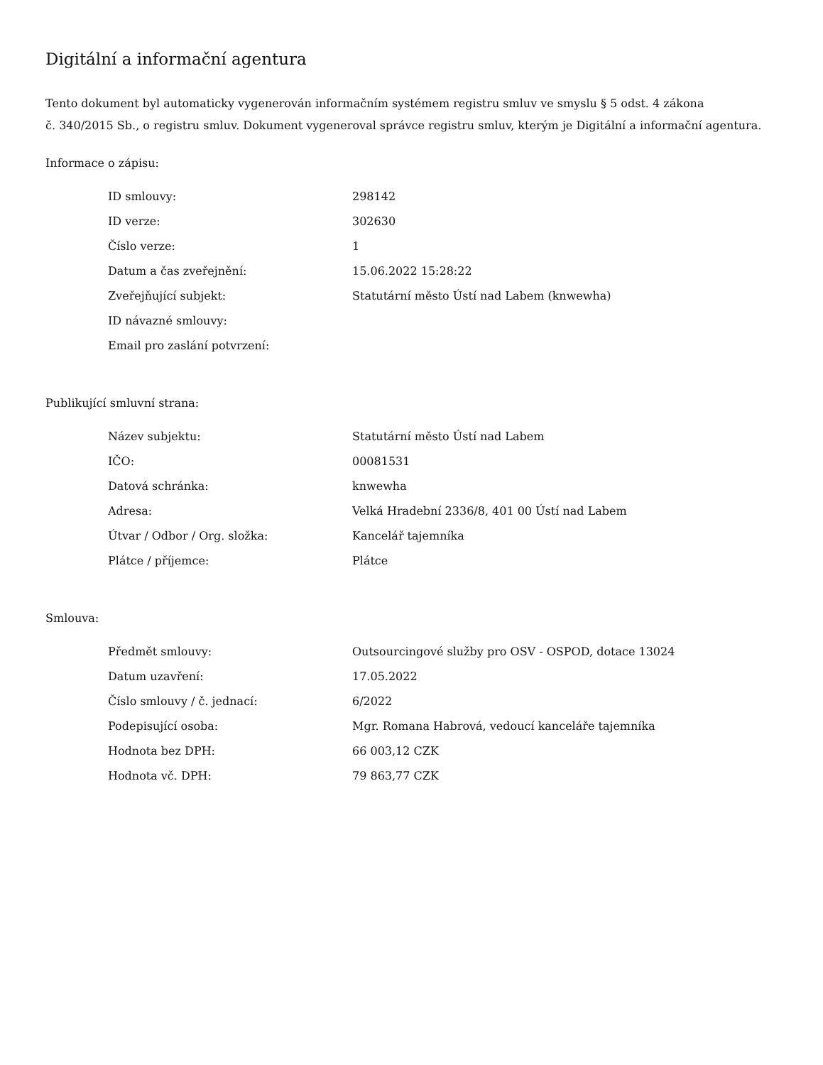Digitální a informační agentura
Tento dokument byl automaticky vygenerován informačním systémem registru smluv ve smyslu § 5 odst. 4 zákona
č. 340/2015 Sb., o registru smluv. Dokument vygeneroval správce registru smluv, kterým je Digitální a informační agentura.
Informace o zápisu:
| ID smlouvy: | 298142 |
| ID verze: | 302630 |
| Číslo verze: | 1 |
| Datum a čas zveřejnění: | 15.06.2022 15:28:22 |
| Zveřejňující subjekt: | Statutární město Ústí nad Labem (knwewha) |
| ID návazné smlouvy: | |
| Email pro zaslání potvrzení: | |
Publikující smluvní strana:
| Název subjektu: | Statutární město Ústí nad Labem |
| IČO: | 00081531 |
| Datová schránka: | knwewha |
| Adresa: | Velká Hradební 2336/8, 401 00 Ústí nad Labem |
| Útvar / Odbor / Org. složka: | Kancelář tajemníka |
| Plátce / příjemce: | Plátce |
Smlouva:
| Předmět smlouvy: | Outsourcingové služby pro OSV - OSPOD, dotace 13024 |
| Datum uzavření: | 17.05.2022 |
| Číslo smlouvy / č. jednací: | 6/2022 |
| Podepisující osoba: | Mgr. Romana Habrová, vedoucí kanceláře tajemníka |
| Hodnota bez DPH: | 66 003,12 CZK |
| Hodnota vč. DPH: | 79 863,77 CZK |